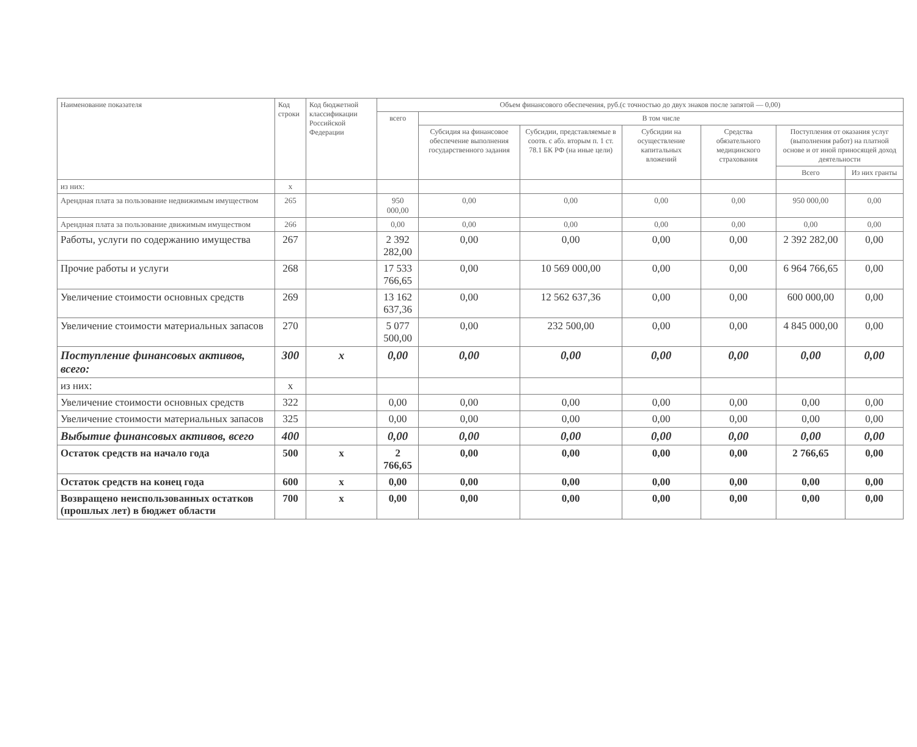| Наименование показателя | Код строки | Код бюджетной классификации Российской Федерации | Объем финансового обеспечения, руб.(с точностью до двух знаков после запятой — 0,00) | | | | | | |
| --- | --- | --- | --- | --- | --- | --- | --- | --- | --- |
| | | | всего | В том числе | | | | | |
| | | | | Субсидия на финансовое обеспечение выполнения государственного задания | Субсидии, представляемые в соотв. с абз. вторым п. 1 ст. 78.1 БК РФ (на иные цели) | Субсидии на осуществление капитальных вложений | Средства обязательного медицинского страхования | Поступления от оказания услуг (выполнения работ) на платной основе и от иной приносящей доход деятельности | |
| | | | | | | | | Всего | Из них гранты |
| из них: | х | | | | | | | | |
| Арендная плата за пользование недвижимым имуществом | 265 | | 950 000,00 | 0,00 | 0,00 | 0,00 | 0,00 | 950 000,00 | 0,00 |
| Арендная плата за пользование движимым имуществом | 266 | | 0,00 | 0,00 | 0,00 | 0,00 | 0,00 | 0,00 | 0,00 |
| Работы, услуги по содержанию имущества | 267 | | 2 392 282,00 | 0,00 | 0,00 | 0,00 | 0,00 | 2 392 282,00 | 0,00 |
| Прочие работы и услуги | 268 | | 17 533 766,65 | 0,00 | 10 569 000,00 | 0,00 | 0,00 | 6 964 766,65 | 0,00 |
| Увеличение стоимости основных средств | 269 | | 13 162 637,36 | 0,00 | 12 562 637,36 | 0,00 | 0,00 | 600 000,00 | 0,00 |
| Увеличение стоимости материальных запасов | 270 | | 5 077 500,00 | 0,00 | 232 500,00 | 0,00 | 0,00 | 4 845 000,00 | 0,00 |
| Поступление финансовых активов, всего: | 300 | х | 0,00 | 0,00 | 0,00 | 0,00 | 0,00 | 0,00 | 0,00 |
| из них: | х | | | | | | | | |
| Увеличение стоимости основных средств | 322 | | 0,00 | 0,00 | 0,00 | 0,00 | 0,00 | 0,00 | 0,00 |
| Увеличение стоимости материальных запасов | 325 | | 0,00 | 0,00 | 0,00 | 0,00 | 0,00 | 0,00 | 0,00 |
| Выбытие финансовых активов, всего | 400 | | 0,00 | 0,00 | 0,00 | 0,00 | 0,00 | 0,00 | 0,00 |
| Остаток средств на начало года | 500 | х | 2 766,65 | 0,00 | 0,00 | 0,00 | 0,00 | 2 766,65 | 0,00 |
| Остаток средств на конец года | 600 | х | 0,00 | 0,00 | 0,00 | 0,00 | 0,00 | 0,00 | 0,00 |
| Возвращено неиспользованных остатков (прошлых лет) в бюджет области | 700 | х | 0,00 | 0,00 | 0,00 | 0,00 | 0,00 | 0,00 | 0,00 |